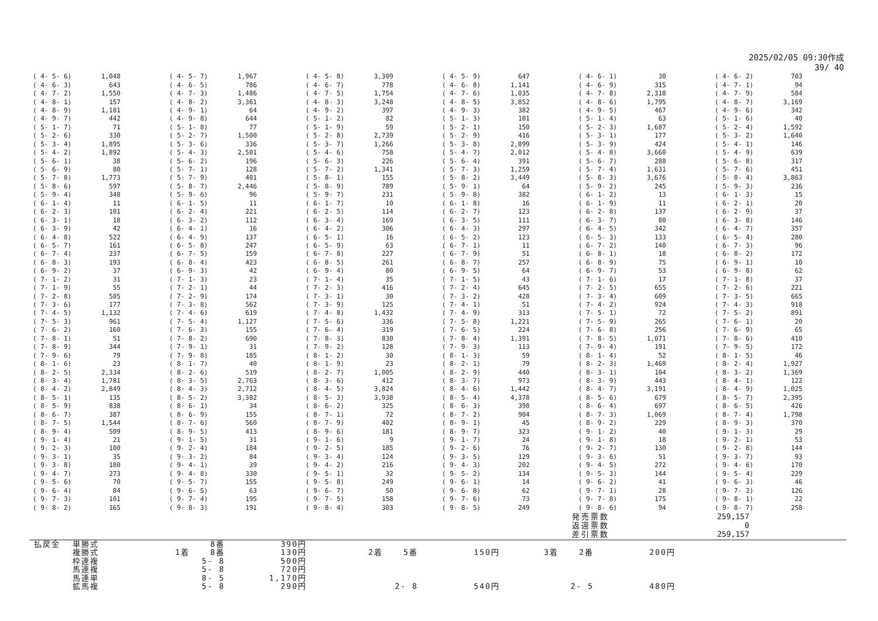2025/02/05 09:30作成
39/ 40
| ( 4- 5- 6) | 1,048 | ( 4- 5- 7) | 1,967 | ( 4- 5- 8) | 3,309 | ( 4- 5- 9) | 647 | ( 4- 6- 1) | 30 | ( 4- 6- 2) | 703 |
| ( 4- 6- 3) | 643 | ( 4- 6- 5) | 786 | ( 4- 6- 7) | 778 | ( 4- 6- 8) | 1,141 | ( 4- 6- 9) | 315 | ( 4- 7- 1) | 94 |
| ( 4- 7- 2) | 1,550 | ( 4- 7- 3) | 1,486 | ( 4- 7- 5) | 1,754 | ( 4- 7- 6) | 1,035 | ( 4- 7- 8) | 2,318 | ( 4- 7- 9) | 584 |
| ( 4- 8- 1) | 157 | ( 4- 8- 2) | 3,361 | ( 4- 8- 3) | 3,248 | ( 4- 8- 5) | 3,852 | ( 4- 8- 6) | 1,795 | ( 4- 8- 7) | 3,169 |
| ( 4- 8- 9) | 1,181 | ( 4- 9- 1) | 64 | ( 4- 9- 2) | 397 | ( 4- 9- 3) | 382 | ( 4- 9- 5) | 467 | ( 4- 9- 6) | 342 |
| ( 4- 9- 7) | 442 | ( 4- 9- 8) | 644 | ( 5- 1- 2) | 82 | ( 5- 1- 3) | 101 | ( 5- 1- 4) | 63 | ( 5- 1- 6) | 40 |
| ( 5- 1- 7) | 71 | ( 5- 1- 8) | 77 | ( 5- 1- 9) | 59 | ( 5- 2- 1) | 150 | ( 5- 2- 3) | 1,687 | ( 5- 2- 4) | 1,592 |
| ( 5- 2- 6) | 330 | ( 5- 2- 7) | 1,500 | ( 5- 2- 8) | 2,739 | ( 5- 2- 9) | 416 | ( 5- 3- 1) | 177 | ( 5- 3- 2) | 1,640 |
| ( 5- 3- 4) | 1,895 | ( 5- 3- 6) | 336 | ( 5- 3- 7) | 1,266 | ( 5- 3- 8) | 2,899 | ( 5- 3- 9) | 424 | ( 5- 4- 1) | 146 |
| ( 5- 4- 2) | 1,892 | ( 5- 4- 3) | 2,501 | ( 5- 4- 6) | 758 | ( 5- 4- 7) | 2,012 | ( 5- 4- 8) | 3,660 | ( 5- 4- 9) | 639 |
| ( 5- 6- 1) | 38 | ( 5- 6- 2) | 196 | ( 5- 6- 3) | 226 | ( 5- 6- 4) | 391 | ( 5- 6- 7) | 288 | ( 5- 6- 8) | 317 |
| ( 5- 6- 9) | 80 | ( 5- 7- 1) | 128 | ( 5- 7- 2) | 1,341 | ( 5- 7- 3) | 1,259 | ( 5- 7- 4) | 1,631 | ( 5- 7- 6) | 451 |
| ( 5- 7- 8) | 1,773 | ( 5- 7- 9) | 401 | ( 5- 8- 1) | 155 | ( 5- 8- 2) | 3,449 | ( 5- 8- 3) | 3,676 | ( 5- 8- 4) | 3,863 |
| ( 5- 8- 6) | 597 | ( 5- 8- 7) | 2,446 | ( 5- 8- 9) | 789 | ( 5- 9- 1) | 64 | ( 5- 9- 2) | 245 | ( 5- 9- 3) | 236 |
| ( 5- 9- 4) | 348 | ( 5- 9- 6) | 96 | ( 5- 9- 7) | 231 | ( 5- 9- 8) | 382 | ( 6- 1- 2) | 13 | ( 6- 1- 3) | 15 |
| ( 6- 1- 4) | 11 | ( 6- 1- 5) | 11 | ( 6- 1- 7) | 10 | ( 6- 1- 8) | 16 | ( 6- 1- 9) | 11 | ( 6- 2- 1) | 20 |
| ( 6- 2- 3) | 101 | ( 6- 2- 4) | 221 | ( 6- 2- 5) | 114 | ( 6- 2- 7) | 123 | ( 6- 2- 8) | 137 | ( 6- 2- 9) | 37 |
| ( 6- 3- 1) | 18 | ( 6- 3- 2) | 112 | ( 6- 3- 4) | 169 | ( 6- 3- 5) | 111 | ( 6- 3- 7) | 80 | ( 6- 3- 8) | 146 |
| ( 6- 3- 9) | 42 | ( 6- 4- 1) | 16 | ( 6- 4- 2) | 306 | ( 6- 4- 3) | 297 | ( 6- 4- 5) | 342 | ( 6- 4- 7) | 357 |
| ( 6- 4- 8) | 522 | ( 6- 4- 9) | 137 | ( 6- 5- 1) | 16 | ( 6- 5- 2) | 123 | ( 6- 5- 3) | 133 | ( 6- 5- 4) | 280 |
| ( 6- 5- 7) | 161 | ( 6- 5- 8) | 247 | ( 6- 5- 9) | 63 | ( 6- 7- 1) | 11 | ( 6- 7- 2) | 140 | ( 6- 7- 3) | 96 |
| ( 6- 7- 4) | 237 | ( 6- 7- 5) | 159 | ( 6- 7- 8) | 227 | ( 6- 7- 9) | 51 | ( 6- 8- 1) | 18 | ( 6- 8- 2) | 172 |
| ( 6- 8- 3) | 193 | ( 6- 8- 4) | 423 | ( 6- 8- 5) | 261 | ( 6- 8- 7) | 257 | ( 6- 8- 9) | 75 | ( 6- 9- 1) | 10 |
| ( 6- 9- 2) | 37 | ( 6- 9- 3) | 42 | ( 6- 9- 4) | 80 | ( 6- 9- 5) | 64 | ( 6- 9- 7) | 53 | ( 6- 9- 8) | 62 |
| ( 7- 1- 2) | 31 | ( 7- 1- 3) | 23 | ( 7- 1- 4) | 35 | ( 7- 1- 5) | 43 | ( 7- 1- 6) | 17 | ( 7- 1- 8) | 37 |
| ( 7- 1- 9) | 55 | ( 7- 2- 1) | 44 | ( 7- 2- 3) | 416 | ( 7- 2- 4) | 645 | ( 7- 2- 5) | 655 | ( 7- 2- 6) | 221 |
| ( 7- 2- 8) | 505 | ( 7- 2- 9) | 174 | ( 7- 3- 1) | 30 | ( 7- 3- 2) | 428 | ( 7- 3- 4) | 609 | ( 7- 3- 5) | 665 |
| ( 7- 3- 6) | 177 | ( 7- 3- 8) | 562 | ( 7- 3- 9) | 125 | ( 7- 4- 1) | 51 | ( 7- 4- 2) | 924 | ( 7- 4- 3) | 918 |
| ( 7- 4- 5) | 1,132 | ( 7- 4- 6) | 619 | ( 7- 4- 8) | 1,432 | ( 7- 4- 9) | 313 | ( 7- 5- 1) | 72 | ( 7- 5- 2) | 891 |
| ( 7- 5- 3) | 961 | ( 7- 5- 4) | 1,127 | ( 7- 5- 6) | 336 | ( 7- 5- 8) | 1,221 | ( 7- 5- 9) | 265 | ( 7- 6- 1) | 20 |
| ( 7- 6- 2) | 160 | ( 7- 6- 3) | 155 | ( 7- 6- 4) | 319 | ( 7- 6- 5) | 224 | ( 7- 6- 8) | 256 | ( 7- 6- 9) | 65 |
| ( 7- 8- 1) | 51 | ( 7- 8- 2) | 690 | ( 7- 8- 3) | 830 | ( 7- 8- 4) | 1,391 | ( 7- 8- 5) | 1,071 | ( 7- 8- 6) | 410 |
| ( 7- 8- 9) | 344 | ( 7- 9- 1) | 31 | ( 7- 9- 2) | 128 | ( 7- 9- 3) | 113 | ( 7- 9- 4) | 191 | ( 7- 9- 5) | 172 |
| ( 7- 9- 6) | 79 | ( 7- 9- 8) | 185 | ( 8- 1- 2) | 30 | ( 8- 1- 3) | 59 | ( 8- 1- 4) | 52 | ( 8- 1- 5) | 46 |
| ( 8- 1- 6) | 23 | ( 8- 1- 7) | 40 | ( 8- 1- 9) | 23 | ( 8- 2- 1) | 79 | ( 8- 2- 3) | 1,469 | ( 8- 2- 4) | 1,927 |
| ( 8- 2- 5) | 2,334 | ( 8- 2- 6) | 519 | ( 8- 2- 7) | 1,005 | ( 8- 2- 9) | 440 | ( 8- 3- 1) | 104 | ( 8- 3- 2) | 1,369 |
| ( 8- 3- 4) | 1,781 | ( 8- 3- 5) | 2,763 | ( 8- 3- 6) | 412 | ( 8- 3- 7) | 973 | ( 8- 3- 9) | 443 | ( 8- 4- 1) | 122 |
| ( 8- 4- 2) | 2,849 | ( 8- 4- 3) | 2,712 | ( 8- 4- 5) | 3,824 | ( 8- 4- 6) | 1,442 | ( 8- 4- 7) | 3,191 | ( 8- 4- 9) | 1,025 |
| ( 8- 5- 1) | 135 | ( 8- 5- 2) | 3,382 | ( 8- 5- 3) | 3,938 | ( 8- 5- 4) | 4,378 | ( 8- 5- 6) | 679 | ( 8- 5- 7) | 2,395 |
| ( 8- 5- 9) | 838 | ( 8- 6- 1) | 34 | ( 8- 6- 2) | 325 | ( 8- 6- 3) | 398 | ( 8- 6- 4) | 697 | ( 8- 6- 5) | 426 |
| ( 8- 6- 7) | 387 | ( 8- 6- 9) | 155 | ( 8- 7- 1) | 72 | ( 8- 7- 2) | 904 | ( 8- 7- 3) | 1,069 | ( 8- 7- 4) | 1,798 |
| ( 8- 7- 5) | 1,544 | ( 8- 7- 6) | 560 | ( 8- 7- 9) | 402 | ( 8- 9- 1) | 45 | ( 8- 9- 2) | 229 | ( 8- 9- 3) | 370 |
| ( 8- 9- 4) | 509 | ( 8- 9- 5) | 413 | ( 8- 9- 6) | 181 | ( 8- 9- 7) | 323 | ( 9- 1- 2) | 40 | ( 9- 1- 3) | 29 |
| ( 9- 1- 4) | 21 | ( 9- 1- 5) | 31 | ( 9- 1- 6) | 9 | ( 9- 1- 7) | 24 | ( 9- 1- 8) | 18 | ( 9- 2- 1) | 53 |
| ( 9- 2- 3) | 100 | ( 9- 2- 4) | 184 | ( 9- 2- 5) | 185 | ( 9- 2- 6) | 76 | ( 9- 2- 7) | 130 | ( 9- 2- 8) | 144 |
| ( 9- 3- 1) | 35 | ( 9- 3- 2) | 84 | ( 9- 3- 4) | 124 | ( 9- 3- 5) | 129 | ( 9- 3- 6) | 51 | ( 9- 3- 7) | 93 |
| ( 9- 3- 8) | 180 | ( 9- 4- 1) | 39 | ( 9- 4- 2) | 216 | ( 9- 4- 3) | 202 | ( 9- 4- 5) | 272 | ( 9- 4- 6) | 170 |
| ( 9- 4- 7) | 273 | ( 9- 4- 8) | 330 | ( 9- 5- 1) | 32 | ( 9- 5- 2) | 134 | ( 9- 5- 3) | 144 | ( 9- 5- 4) | 229 |
| ( 9- 5- 6) | 70 | ( 9- 5- 7) | 155 | ( 9- 5- 8) | 249 | ( 9- 6- 1) | 14 | ( 9- 6- 2) | 41 | ( 9- 6- 3) | 46 |
| ( 9- 6- 4) | 84 | ( 9- 6- 5) | 63 | ( 9- 6- 7) | 50 | ( 9- 6- 8) | 62 | ( 9- 7- 1) | 28 | ( 9- 7- 2) | 126 |
| ( 9- 7- 3) | 101 | ( 9- 7- 4) | 195 | ( 9- 7- 5) | 158 | ( 9- 7- 6) | 73 | ( 9- 7- 8) | 175 | ( 9- 8- 1) | 22 |
| ( 9- 8- 2) | 165 | ( 9- 8- 3) | 191 | ( 9- 8- 4) | 303 | ( 9- 8- 5) | 249 | ( 9- 8- 6) | 94 | ( 9- 8- 7) | 258 |
| 発売票数 | 259,157 |
| 返還票数 | 0 |
| 差引票数 | 259,157 |
| 払戻金 | 単勝式 | | 8番 | 390円 | | | | | | |
| | 複勝式 | 1着 | 8番 | 130円 | 2着 | 5番 | 150円 | 3着 | 2番 | 200円 |
| | 枠連複 | | 5- 8 | 500円 | | | | | | |
| | 馬連複 | | 5- 8 | 720円 | | | | | | |
| | 馬連単 | | 8- 5 | 1,170円 | | | | | | |
| | 拡馬複 | | 5- 8 | 290円 | | 2- 8 | 540円 | | 2- 5 | 480円 |